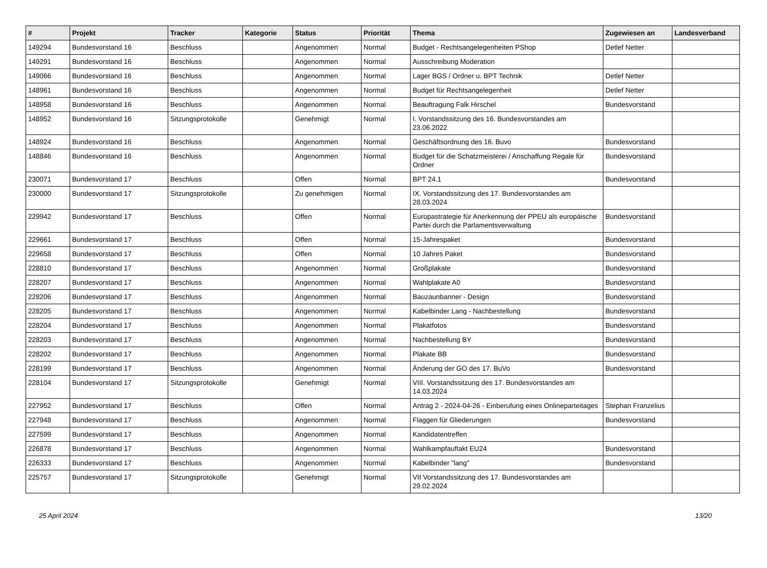| # | Projekt | Tracker | Kategorie | Status | Priorität | Thema | Zugewiesen an | Landesverband |
| --- | --- | --- | --- | --- | --- | --- | --- | --- |
| 149294 | Bundesvorstand 16 | Beschluss | | Angenommen | Normal | Budget - Rechtsangelegenheiten PShop | Detlef Netter | |
| 149291 | Bundesvorstand 16 | Beschluss | | Angenommen | Normal | Ausschreibung Moderation | | |
| 149066 | Bundesvorstand 16 | Beschluss | | Angenommen | Normal | Lager BGS / Ordner u. BPT Technik | Detlef Netter | |
| 148961 | Bundesvorstand 16 | Beschluss | | Angenommen | Normal | Budget für Rechtsangelegenheit | Detlef Netter | |
| 148958 | Bundesvorstand 16 | Beschluss | | Angenommen | Normal | Beauftragung Falk Hirschel | Bundesvorstand | |
| 148952 | Bundesvorstand 16 | Sitzungsprotokolle | | Genehmigt | Normal | I. Vorstandssitzung des 16. Bundesvorstandes am 23.06.2022 | | |
| 148924 | Bundesvorstand 16 | Beschluss | | Angenommen | Normal | Geschäftsordnung des 16. Buvo | Bundesvorstand | |
| 148846 | Bundesvorstand 16 | Beschluss | | Angenommen | Normal | Budget für die Schatzmeisterei / Anschaffung Regale für Ordner | Bundesvorstand | |
| 230071 | Bundesvorstand 17 | Beschluss | | Offen | Normal | BPT 24.1 | Bundesvorstand | |
| 230000 | Bundesvorstand 17 | Sitzungsprotokolle | | Zu genehmigen | Normal | IX. Vorstandssitzung des 17. Bundesvorstandes am 28.03.2024 | | |
| 229942 | Bundesvorstand 17 | Beschluss | | Offen | Normal | Europastrategie für Anerkennung der PPEU als europäische Partei durch die Parlamentsverwaltung | Bundesvorstand | |
| 229661 | Bundesvorstand 17 | Beschluss | | Offen | Normal | 15-Jahrespaket | Bundesvorstand | |
| 229658 | Bundesvorstand 17 | Beschluss | | Offen | Normal | 10 Jahres Paket | Bundesvorstand | |
| 228810 | Bundesvorstand 17 | Beschluss | | Angenommen | Normal | Großplakate | Bundesvorstand | |
| 228207 | Bundesvorstand 17 | Beschluss | | Angenommen | Normal | Wahlplakate A0 | Bundesvorstand | |
| 228206 | Bundesvorstand 17 | Beschluss | | Angenommen | Normal | Bauzaunbanner - Design | Bundesvorstand | |
| 228205 | Bundesvorstand 17 | Beschluss | | Angenommen | Normal | Kabelbinder Lang - Nachbestellung | Bundesvorstand | |
| 228204 | Bundesvorstand 17 | Beschluss | | Angenommen | Normal | Plakatfotos | Bundesvorstand | |
| 228203 | Bundesvorstand 17 | Beschluss | | Angenommen | Normal | Nachbestellung BY | Bundesvorstand | |
| 228202 | Bundesvorstand 17 | Beschluss | | Angenommen | Normal | Plakate BB | Bundesvorstand | |
| 228199 | Bundesvorstand 17 | Beschluss | | Angenommen | Normal | Änderung der GO des 17. BuVo | Bundesvorstand | |
| 228104 | Bundesvorstand 17 | Sitzungsprotokolle | | Genehmigt | Normal | VIII. Vorstandssitzung des 17. Bundesvorstandes am 14.03.2024 | | |
| 227952 | Bundesvorstand 17 | Beschluss | | Offen | Normal | Antrag 2 - 2024-04-26 - Einberufung eines Onlineparteitages | Stephan Franzelius | |
| 227948 | Bundesvorstand 17 | Beschluss | | Angenommen | Normal | Flaggen für Gliederungen | Bundesvorstand | |
| 227599 | Bundesvorstand 17 | Beschluss | | Angenommen | Normal | Kandidatentreffen | | |
| 226878 | Bundesvorstand 17 | Beschluss | | Angenommen | Normal | Wahlkampfauftakt EU24 | Bundesvorstand | |
| 226333 | Bundesvorstand 17 | Beschluss | | Angenommen | Normal | Kabelbinder "lang" | Bundesvorstand | |
| 225757 | Bundesvorstand 17 | Sitzungsprotokolle | | Genehmigt | Normal | VII Vorstandssitzung des 17. Bundesvorstandes am 29.02.2024 | | |
25 April 2024 13/20